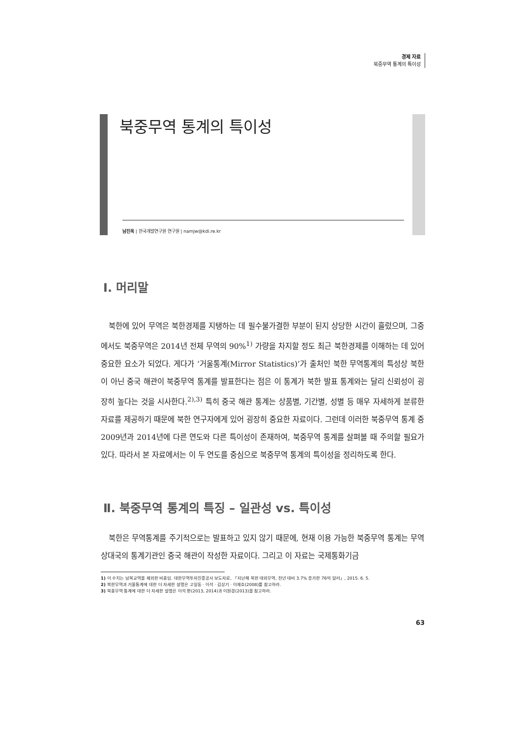경제 자료
북중무역 통계의 특이성
북중무역 통계의 특이성
남진욱 | 한국개발연구원 연구원 | namjw@kdi.re.kr
Ⅰ. 머리말
북한에 있어 무역은 북한경제를 지탱하는 데 필수불가결한 부분이 된지 상당한 시간이 흘렀으며, 그중에서도 북중무역은 2014년 전체 무역의 90%<sup>1)</sup> 가량을 차지할 정도 최근 북한경제를 이해하는 데 있어 중요한 요소가 되었다. 게다가 ‘거울통계(Mirror Statistics)’가 출처인 북한 무역통계의 특성상 북한이 아닌 중국 해관이 북중무역 통계를 발표한다는 점은 이 통계가 북한 발표 통계와는 달리 신뢰성이 굉장히 높다는 것을 시사한다.<sup>2),3)</sup> 특히 중국 해관 통계는 상품별, 기간별, 성별 등 매우 자세하게 분류한 자료를 제공하기 때문에 북한 연구자에게 있어 굉장히 중요한 자료이다. 그런데 이러한 북중무역 통계 중 2009년과 2014년에 다른 연도와 다른 특이성이 존재하여, 북중무역 통계를 살펴볼 때 주의할 필요가 있다. 따라서 본 자료에서는 이 두 연도를 중심으로 북중무역 통계의 특이성을 정리하도록 한다.
Ⅱ. 북중무역 통계의 특징 – 일관성 vs. 특이성
북한은 무역통계를 주기적으로는 발표하고 있지 않기 때문에, 현재 이용 가능한 북중무역 통계는 무역 상대국의 통계기관인 중국 해관이 작성한 자료이다. 그리고 이 자료는 국제통화기금
1) 이 수치는 남북교역을 제외한 비중임. 대한무역투자진흥공사 보도자료, 「지난해 북한 대외무역, 전년 대비 3.7% 증가한 76억 달러」, 2015. 6. 5.
2) 북한무역과 거울통계에 대한 더 자세한 설명은 고일동 · 이석 · 김상기 · 이재호(2008)를 참고하라.
3) 북중무역 통계에 대한 더 자세한 설명은 이석 편(2013, 2014)과 이원경(2013)을 참고하라.
63